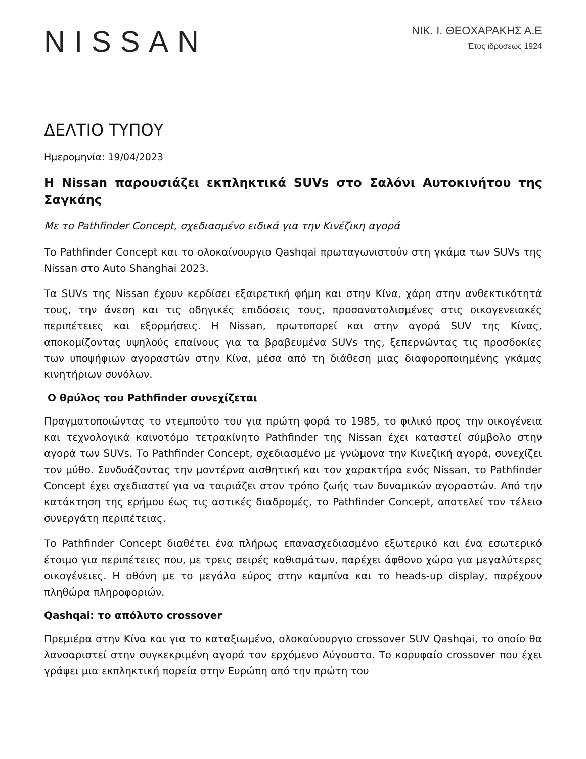NISSAN
ΝΙΚ. Ι. ΘΕΟΧΑΡΑΚΗΣ Α.Ε
Έτος ιδρύσεως 1924
ΔΕΛΤΙΟ ΤΥΠΟΥ
Ημερομηνία: 19/04/2023
Η Nissan παρουσιάζει εκπληκτικά SUVs στο Σαλόνι Αυτοκινήτου της Σαγκάης
Με το Pathfinder Concept, σχεδιασμένο ειδικά για την Κινέζικη αγορά
Το Pathfinder Concept και το ολοκαίνουργιο Qashqai πρωταγωνιστούν στη γκάμα των SUVs της Nissan στο Auto Shanghai 2023.
Τα SUVs της Nissan έχουν κερδίσει εξαιρετική φήμη και στην Κίνα, χάρη στην ανθεκτικότητά τους, την άνεση και τις οδηγικές επιδόσεις τους, προσανατολισμένες στις οικογενειακές περιπέτειες και εξορμήσεις. Η Nissan, πρωτοπορεί και στην αγορά SUV της Κίνας, αποκομίζοντας υψηλούς επαίνους για τα βραβευμένα SUVs της, ξεπερνώντας τις προσδοκίες των υποψήφιων αγοραστών στην Κίνα, μέσα από τη διάθεση μιας διαφοροποιημένης γκάμας κινητήριων συνόλων.
Ο θρύλος του Pathfinder συνεχίζεται
Πραγματοποιώντας το ντεμπούτο του για πρώτη φορά το 1985, το φιλικό προς την οικογένεια και τεχνολογικά καινοτόμο τετρακίνητο Pathfinder της Nissan έχει καταστεί σύμβολο στην αγορά των SUVs. Το Pathfinder Concept, σχεδιασμένο με γνώμονα την Κινεζική αγορά, συνεχίζει τον μύθο. Συνδυάζοντας την μοντέρνα αισθητική και τον χαρακτήρα ενός Nissan, το Pathfinder Concept έχει σχεδιαστεί για να ταιριάζει στον τρόπο ζωής των δυναμικών αγοραστών. Από την κατάκτηση της ερήμου έως τις αστικές διαδρομές, το Pathfinder Concept, αποτελεί τον τέλειο συνεργάτη περιπέτειας.
Το Pathfinder Concept διαθέτει ένα πλήρως επανασχεδιασμένο εξωτερικό και ένα εσωτερικό έτοιμο για περιπέτειες που, με τρεις σειρές καθισμάτων, παρέχει άφθονο χώρο για μεγαλύτερες οικογένειες. Η οθόνη με το μεγάλο εύρος στην καμπίνα και το heads-up display, παρέχουν πληθώρα πληροφοριών.
Qashqai: το απόλυτο crossover
Πρεμιέρα στην Κίνα και για το καταξιωμένο, ολοκαίνουργιο crossover SUV Qashqai, το οποίο θα λανσαριστεί στην συγκεκριμένη αγορά τον ερχόμενο Αύγουστο. Το κορυφαίο crossover που έχει γράψει μια εκπληκτική πορεία στην Ευρώπη από την πρώτη του